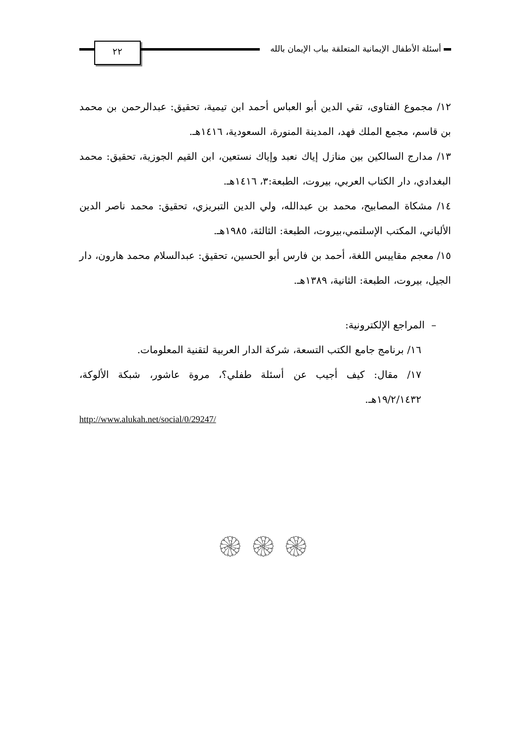٢٢
أسئلة الأطفال الإيمانية المتعلقة بباب الإيمان بالله
١٢/ مجموع الفتاوى، تقي الدين أبو العباس أحمد ابن تيمية، تحقيق: عبدالرحمن بن محمد بن قاسم، مجمع الملك فهد، المدينة المنورة، السعودية، ١٤١٦هـ.
١٣/ مدارج السالكين بين منازل إياك نعبد وإياك نستعين، ابن القيم الجوزية، تحقيق: محمد البغدادي، دار الكتاب العربي، بيروت، الطبعة:٣، ١٤١٦هـ.
١٤/ مشكاة المصابيح، محمد بن عبدالله، ولي الدين التبريزي، تحقيق: محمد ناصر الدين الألباني، المكتب الإسلتمي،بيروت، الطبعة: الثالثة، ١٩٨٥هـ.
١٥/ معجم مقاييس اللغة، أحمد بن فارس أبو الحسين، تحقيق: عبدالسلام محمد هارون، دار الجيل، بيروت، الطبعة: الثانية، ١٣٨٩هـ.
– المراجع الإلكترونية:
١٦/ برنامج جامع الكتب التسعة، شركة الدار العربية لتقنية المعلومات.
١٧/ مقال: كيف أجيب عن أسئلة طفلي؟، مروة عاشور، شبكة الألوكة، ١٩/٢/١٤٣٢هـ.
http://www.alukah.net/social/0/29247/
۞ ۞ ۞